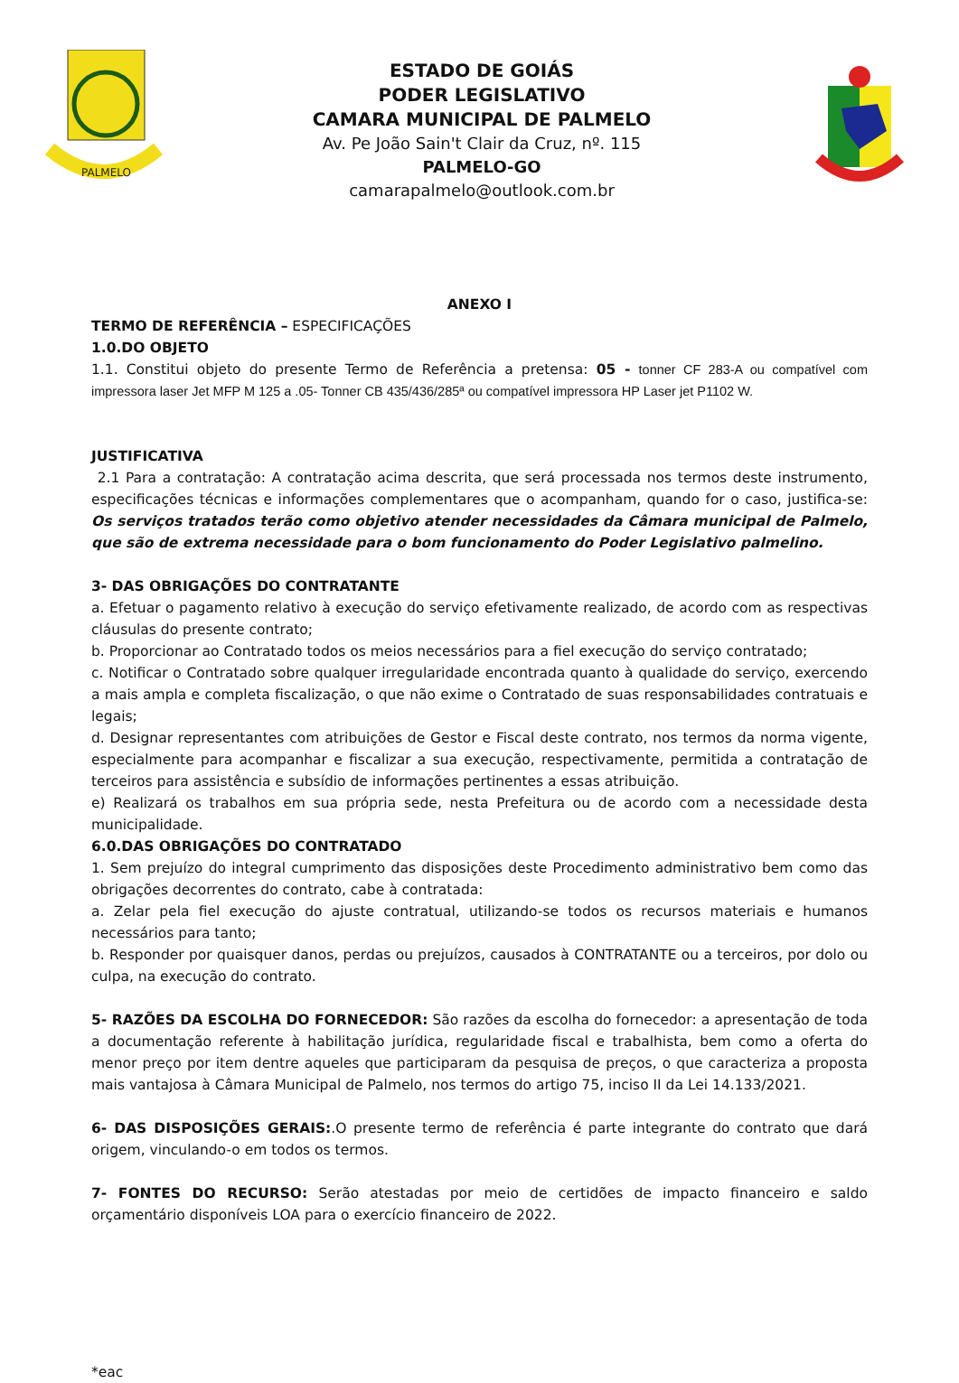PALMELO
ESTADO DE GOIÁS
PODER LEGISLATIVO
CAMARA MUNICIPAL DE PALMELO
Av. Pe João Sain't Clair da Cruz, nº. 115
PALMELO-GO
camarapalmelo@outlook.com.br
ANEXO I
TERMO DE REFERÊNCIA – ESPECIFICAÇÕES
1.0.DO OBJETO
1.1. Constitui objeto do presente Termo de Referência a pretensa: 05 - tonner CF 283-A ou compatível com impressora laser Jet MFP M 125 a .05- Tonner CB 435/436/285ª ou compatível impressora HP Laser jet P1102 W.
JUSTIFICATIVA
2.1 Para a contratação: A contratação acima descrita, que será processada nos termos deste instrumento, especificações técnicas e informações complementares que o acompanham, quando for o caso, justifica-se: Os serviços tratados terão como objetivo atender necessidades da Câmara municipal de Palmelo, que são de extrema necessidade para o bom funcionamento do Poder Legislativo palmelino.
3- DAS OBRIGAÇÕES DO CONTRATANTE
a. Efetuar o pagamento relativo à execução do serviço efetivamente realizado, de acordo com as respectivas cláusulas do presente contrato;
b. Proporcionar ao Contratado todos os meios necessários para a fiel execução do serviço contratado;
c. Notificar o Contratado sobre qualquer irregularidade encontrada quanto à qualidade do serviço, exercendo a mais ampla e completa fiscalização, o que não exime o Contratado de suas responsabilidades contratuais e legais;
d. Designar representantes com atribuições de Gestor e Fiscal deste contrato, nos termos da norma vigente, especialmente para acompanhar e fiscalizar a sua execução, respectivamente, permitida a contratação de terceiros para assistência e subsídio de informações pertinentes a essas atribuição.
e) Realizará os trabalhos em sua própria sede, nesta Prefeitura ou de acordo com a necessidade desta municipalidade.
6.0.DAS OBRIGAÇÕES DO CONTRATADO
1. Sem prejuízo do integral cumprimento das disposições deste Procedimento administrativo bem como das obrigações decorrentes do contrato, cabe à contratada:
a. Zelar pela fiel execução do ajuste contratual, utilizando-se todos os recursos materiais e humanos necessários para tanto;
b. Responder por quaisquer danos, perdas ou prejuízos, causados à CONTRATANTE ou a terceiros, por dolo ou culpa, na execução do contrato.
5- RAZÕES DA ESCOLHA DO FORNECEDOR: São razões da escolha do fornecedor: a apresentação de toda a documentação referente à habilitação jurídica, regularidade fiscal e trabalhista, bem como a oferta do menor preço por item dentre aqueles que participaram da pesquisa de preços, o que caracteriza a proposta mais vantajosa à Câmara Municipal de Palmelo, nos termos do artigo 75, inciso II da Lei 14.133/2021.
6- DAS DISPOSIÇÕES GERAIS:.O presente termo de referência é parte integrante do contrato que dará origem, vinculando-o em todos os termos.
7- FONTES DO RECURSO: Serão atestadas por meio de certidões de impacto financeiro e saldo orçamentário disponíveis LOA para o exercício financeiro de 2022.
*eac